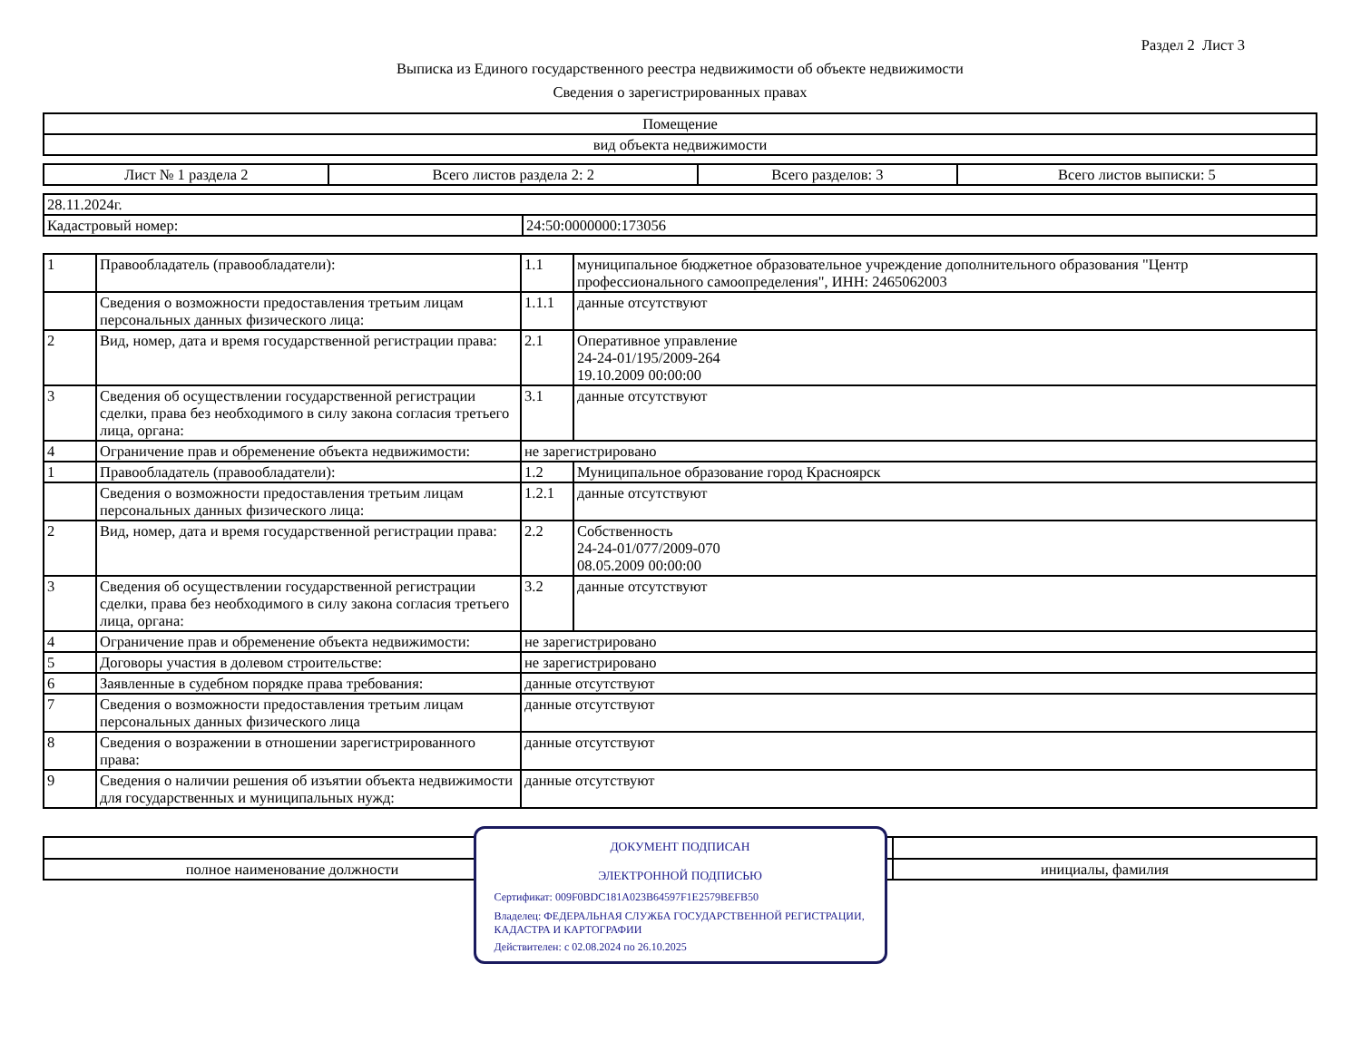Раздел 2 Лист 3
Выписка из Единого государственного реестра недвижимости об объекте недвижимости
Сведения о зарегистрированных правах
| Помещение |
| вид объекта недвижимости |
| Лист № 1 раздела 2 | Всего листов раздела 2: 2 | Всего разделов: 3 | Всего листов выписки: 5 |
| 28.11.2024г. | |
| Кадастровый номер: | 24:50:0000000:173056 |
| 1 | Правообладатель (правообладатели): | 1.1 | муниципальное бюджетное образовательное учреждение дополнительного образования "Центр профессионального самоопределения", ИНН: 2465062003 |
| | Сведения о возможности предоставления третьим лицам персональных данных физического лица: | 1.1.1 | данные отсутствуют |
| 2 | Вид, номер, дата и время государственной регистрации права: | 2.1 | Оперативное управление 24-24-01/195/2009-264 19.10.2009 00:00:00 |
| 3 | Сведения об осуществлении государственной регистрации сделки, права без необходимого в силу закона согласия третьего лица, органа: | 3.1 | данные отсутствуют |
| 4 | Ограничение прав и обременение объекта недвижимости: | не зарегистрировано | |
| 1 | Правообладатель (правообладатели): | 1.2 | Муниципальное образование город Красноярск |
| | Сведения о возможности предоставления третьим лицам персональных данных физического лица: | 1.2.1 | данные отсутствуют |
| 2 | Вид, номер, дата и время государственной регистрации права: | 2.2 | Собственность 24-24-01/077/2009-070 08.05.2009 00:00:00 |
| 3 | Сведения об осуществлении государственной регистрации сделки, права без необходимого в силу закона согласия третьего лица, органа: | 3.2 | данные отсутствуют |
| 4 | Ограничение прав и обременение объекта недвижимости: | не зарегистрировано | |
| 5 | Договоры участия в долевом строительстве: | не зарегистрировано | |
| 6 | Заявленные в судебном порядке права требования: | данные отсутствуют | |
| 7 | Сведения о возможности предоставления третьим лицам персональных данных физического лица | данные отсутствуют | |
| 8 | Сведения о возражении в отношении зарегистрированного права: | данные отсутствуют | |
| 9 | Сведения о наличии решения об изъятии объекта недвижимости для государственных и муниципальных нужд: | данные отсутствуют | |
| полное наименование должности | | инициалы, фамилия |
ДОКУМЕНТ ПОДПИСАН
ЭЛЕКТРОННОЙ ПОДПИСЬЮ
Сертификат: 009F0BDC181A023B64597F1E2579BEFB50
Владелец: ФЕДЕРАЛЬНАЯ СЛУЖБА ГОСУДАРСТВЕННОЙ РЕГИСТРАЦИИ, КАДАСТРА И КАРТОГРАФИИ
Действителен: с 02.08.2024 по 26.10.2025